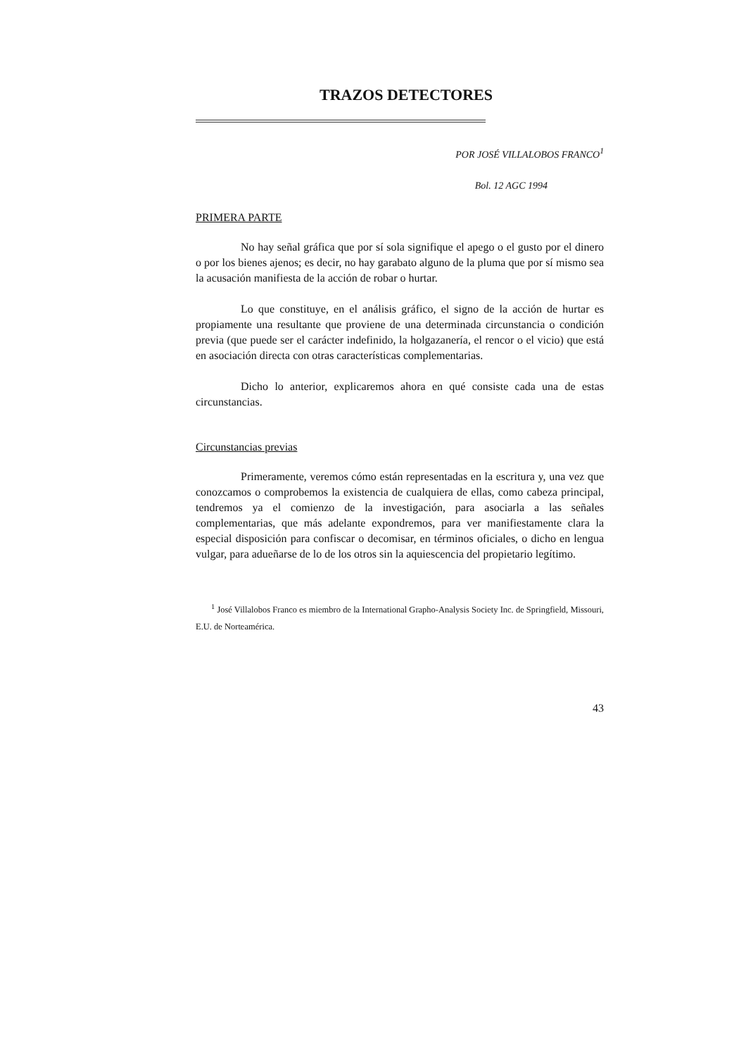TRAZOS DETECTORES
POR JOSÉ VILLALOBOS FRANCO<sup>1</sup>
Bol. 12 AGC 1994
PRIMERA PARTE
No hay señal gráfica que por sí sola signifique el apego o el gusto por el dinero o por los bienes ajenos; es decir, no hay garabato alguno de la pluma que por sí mismo sea la acusación manifiesta de la acción de robar o hurtar.
Lo que constituye, en el análisis gráfico, el signo de la acción de hurtar es propiamente una resultante que proviene de una determinada circunstancia o condición previa (que puede ser el carácter indefinido, la holgazanería, el rencor o el vicio) que está en asociación directa con otras características complementarias.
Dicho lo anterior, explicaremos ahora en qué consiste cada una de estas circunstancias.
Circunstancias previas
Primeramente, veremos cómo están representadas en la escritura y, una vez que conozcamos o comprobemos la existencia de cualquiera de ellas, como cabeza principal, tendremos ya el comienzo de la investigación, para asociarla a las señales complementarias, que más adelante expondremos, para ver manifiestamente clara la especial disposición para confiscar o decomisar, en términos oficiales, o dicho en lengua vulgar, para adueñarse de lo de los otros sin la aquiescencia del propietario legítimo.
<sup>1</sup> José Villalobos Franco es miembro de la International Grapho-Analysis Society Inc. de Springfield, Missouri, E.U. de Norteamérica.
43